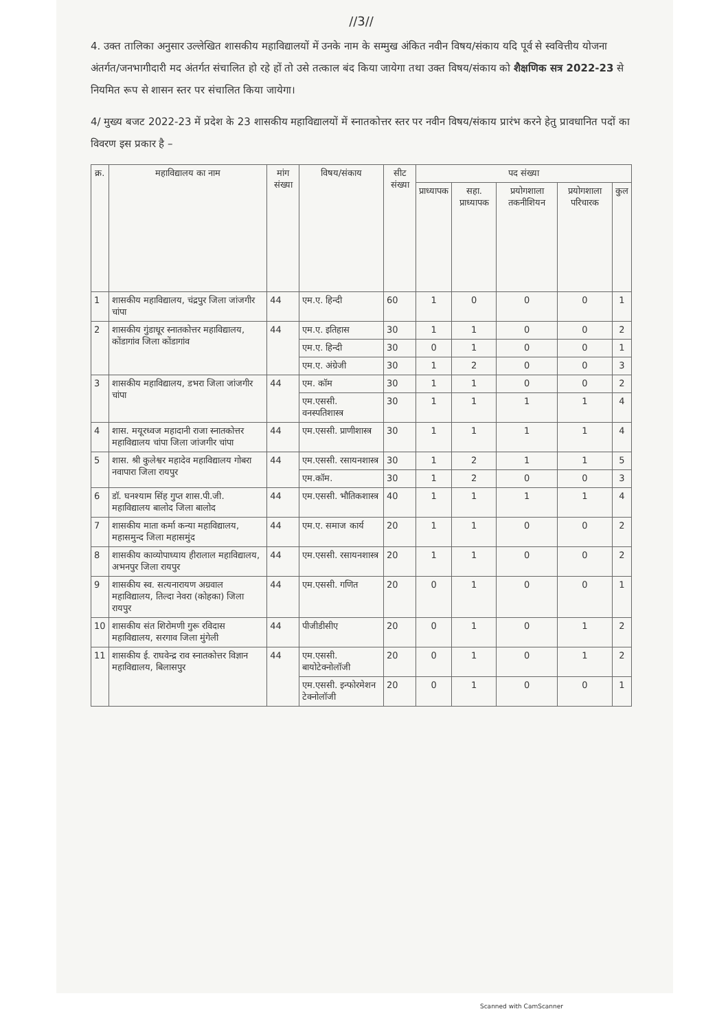//3//
4. उक्त तालिका अनुसार उल्लेखित शासकीय महाविद्यालयों में उनके नाम के सम्मुख अंकित नवीन विषय/संकाय यदि पूर्व से स्ववित्तीय योजना अंतर्गत/जनभागीदारी मद अंतर्गत संचालित हो रहे हों तो उसे तत्काल बंद किया जायेगा तथा उक्त विषय/संकाय को शैक्षणिक सत्र 2022-23 से नियमित रूप से शासन स्तर पर संचालित किया जायेगा।
4/ मुख्य बजट 2022-23 में प्रदेश के 23 शासकीय महाविद्यालयों में स्नातकोत्तर स्तर पर नवीन विषय/संकाय प्रारंभ करने हेतु प्रावधानित पदों का विवरण इस प्रकार है –
| क्र. | महाविद्यालय का नाम | मांग संख्या | विषय/संकाय | सीट संख्या | पद संख्या | | | | |
| --- | --- | --- | --- | --- | --- | --- | --- | --- | --- |
| | | | | | प्राध्यापक | सहा. प्राध्यापक | प्रयोगशाला तकनीशियन | प्रयोगशाला परिचारक | कुल |
| 1 | शासकीय महाविद्यालय, चंद्रपुर जिला जांजगीर चांपा | 44 | एम.ए. हिन्दी | 60 | 1 | 0 | 0 | 0 | 1 |
| 2 | शासकीय गुंडाधूर स्नातकोत्तर महाविद्यालय, कोंडागांव जिला कोंडागांव | 44 | एम.ए. इतिहास | 30 | 1 | 1 | 0 | 0 | 2 |
| | | | एम.ए. हिन्दी | 30 | 0 | 1 | 0 | 0 | 1 |
| | | | एम.ए. अंग्रेजी | 30 | 1 | 2 | 0 | 0 | 3 |
| 3 | शासकीय महाविद्यालय, डभरा जिला जांजगीर चांपा | 44 | एम. कॉम | 30 | 1 | 1 | 0 | 0 | 2 |
| | | | एम.एससी. वनस्पतिशास्त्र | 30 | 1 | 1 | 1 | 1 | 4 |
| 4 | शास. मयूरध्वज महादानी राजा स्नातकोत्तर महाविद्यालय चांपा जिला जांजगीर चांपा | 44 | एम.एससी. प्राणीशास्त्र | 30 | 1 | 1 | 1 | 1 | 4 |
| 5 | शास. श्री कुलेश्वर महादेव महाविद्यालय गोबरा नवापारा जिला रायपुर | 44 | एम.एससी. रसायनशास्त्र | 30 | 1 | 2 | 1 | 1 | 5 |
| | | | एम.कॉम. | 30 | 1 | 2 | 0 | 0 | 3 |
| 6 | डॉ. घनश्याम सिंह गुप्त शास.पी.जी. महाविद्यालय बालोद जिला बालोद | 44 | एम.एससी. भौतिकशास्त्र | 40 | 1 | 1 | 1 | 1 | 4 |
| 7 | शासकीय माता कर्मा कन्या महाविद्यालय, महासमुन्द जिला महासमुंद | 44 | एम.ए. समाज कार्य | 20 | 1 | 1 | 0 | 0 | 2 |
| 8 | शासकीय काव्योपाध्याय हीरालाल महाविद्यालय, अभनपुर जिला रायपुर | 44 | एम.एससी. रसायनशास्त्र | 20 | 1 | 1 | 0 | 0 | 2 |
| 9 | शासकीय स्व. सत्यनारायण अग्रवाल महाविद्यालय, तिल्दा नेवरा (कोहका) जिला रायपुर | 44 | एम.एससी. गणित | 20 | 0 | 1 | 0 | 0 | 1 |
| 10 | शासकीय संत शिरोमणी गुरू रविदास महाविद्यालय, सरगाव जिला मुंगेली | 44 | पीजीडीसीए | 20 | 0 | 1 | 0 | 1 | 2 |
| 11 | शासकीय ई. राघवेन्द्र राव स्नातकोत्तर विज्ञान महाविद्यालय, बिलासपुर | 44 | एम.एससी. बायोटेक्नोलॉजी | 20 | 0 | 1 | 0 | 1 | 2 |
| | | | एम.एससी. इन्फोरमेशन टेक्नोलॉजी | 20 | 0 | 1 | 0 | 0 | 1 |
Scanned with CamScanner